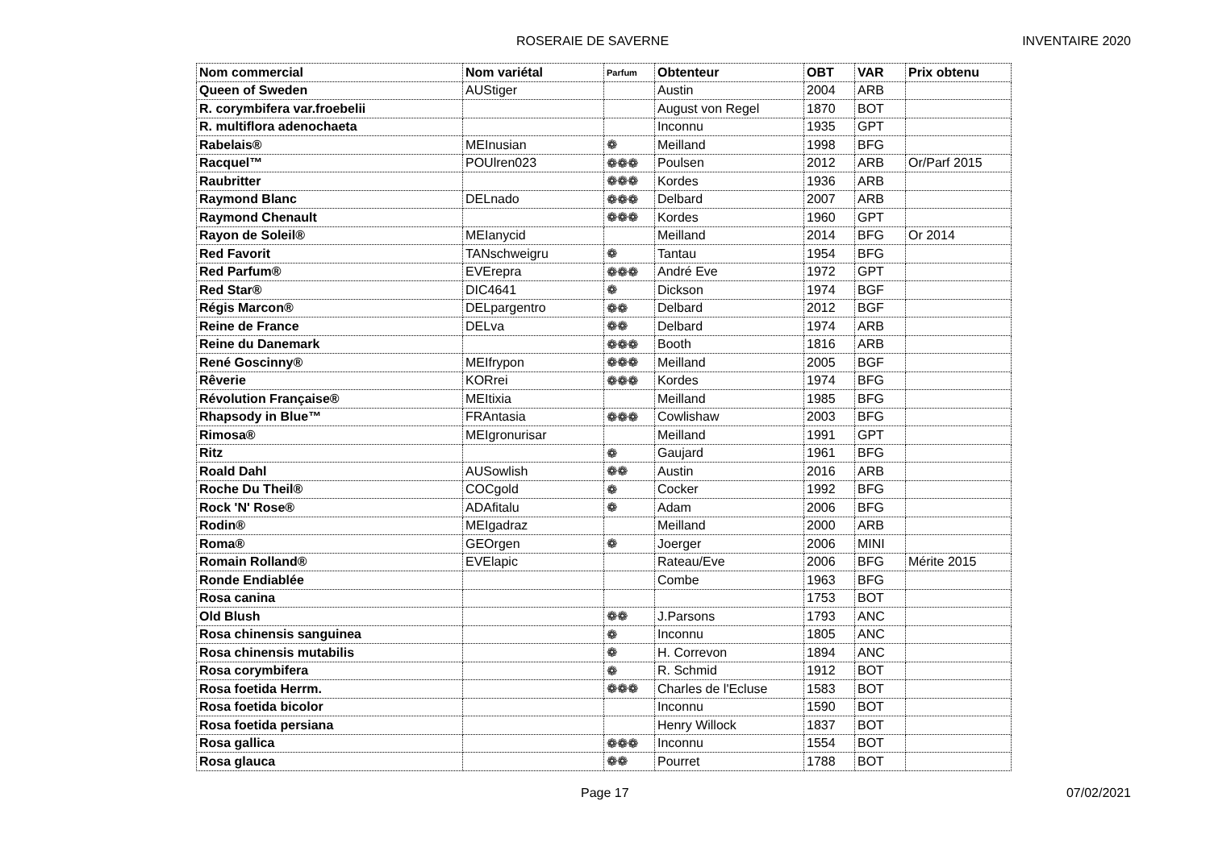ROSERAIE DE SAVERNE INVENTAIRE 2020
| Nom commercial | Nom variétal | Parfum | Obtenteur | OBT | VAR | Prix obtenu |
| --- | --- | --- | --- | --- | --- | --- |
| Queen of Sweden | AUStiger | | Austin | 2004 | ARB | |
| R. corymbifera var.froebelii | | | August von Regel | 1870 | BOT | |
| R. multiflora adenochaeta | | | Inconnu | 1935 | GPT | |
| Rabelais® | MEInusian | ❁ | Meilland | 1998 | BFG | |
| Racquel™ | POUlren023 | ❁❁❁ | Poulsen | 2012 | ARB | Or/Parf 2015 |
| Raubritter | | ❁❁❁ | Kordes | 1936 | ARB | |
| Raymond Blanc | DELnado | ❁❁❁ | Delbard | 2007 | ARB | |
| Raymond Chenault | | ❁❁❁ | Kordes | 1960 | GPT | |
| Rayon de Soleil® | MEIanycid | | Meilland | 2014 | BFG | Or 2014 |
| Red Favorit | TANschweigru | ❁ | Tantau | 1954 | BFG | |
| Red Parfum® | EVErepra | ❁❁❁ | André Eve | 1972 | GPT | |
| Red Star® | DIC4641 | ❁ | Dickson | 1974 | BGF | |
| Régis Marcon® | DELpargentro | ❁❁ | Delbard | 2012 | BGF | |
| Reine de France | DELva | ❁❁ | Delbard | 1974 | ARB | |
| Reine du Danemark | | ❁❁❁ | Booth | 1816 | ARB | |
| René Goscinny® | MEIfrypon | ❁❁❁ | Meilland | 2005 | BGF | |
| Rêverie | KORrei | ❁❁❁ | Kordes | 1974 | BFG | |
| Révolution Française® | MEItixia | | Meilland | 1985 | BFG | |
| Rhapsody in Blue™ | FRAntasia | ❁❁❁ | Cowlishaw | 2003 | BFG | |
| Rimosa® | MEIgronurisar | | Meilland | 1991 | GPT | |
| Ritz | | ❁ | Gaujard | 1961 | BFG | |
| Roald Dahl | AUSowlish | ❁❁ | Austin | 2016 | ARB | |
| Roche Du Theil® | COCgold | ❁ | Cocker | 1992 | BFG | |
| Rock 'N' Rose® | ADAfitalu | ❁ | Adam | 2006 | BFG | |
| Rodin® | MEIgadraz | | Meilland | 2000 | ARB | |
| Roma® | GEOrgen | ❁ | Joerger | 2006 | MINI | |
| Romain Rolland® | EVElapic | | Rateau/Eve | 2006 | BFG | Mérite 2015 |
| Ronde Endiablée | | | Combe | 1963 | BFG | |
| Rosa canina | | | | 1753 | BOT | |
| Old Blush | | ❁❁ | J.Parsons | 1793 | ANC | |
| Rosa chinensis sanguinea | | ❁ | Inconnu | 1805 | ANC | |
| Rosa chinensis mutabilis | | ❁ | H. Correvon | 1894 | ANC | |
| Rosa corymbifera | | ❁ | R. Schmid | 1912 | BOT | |
| Rosa foetida Herrm. | | ❁❁❁ | Charles de l'Ecluse | 1583 | BOT | |
| Rosa foetida bicolor | | | Inconnu | 1590 | BOT | |
| Rosa foetida persiana | | | Henry Willock | 1837 | BOT | |
| Rosa gallica | | ❁❁❁ | Inconnu | 1554 | BOT | |
| Rosa glauca | | ❁❁ | Pourret | 1788 | BOT | |
Page 17 07/02/2021